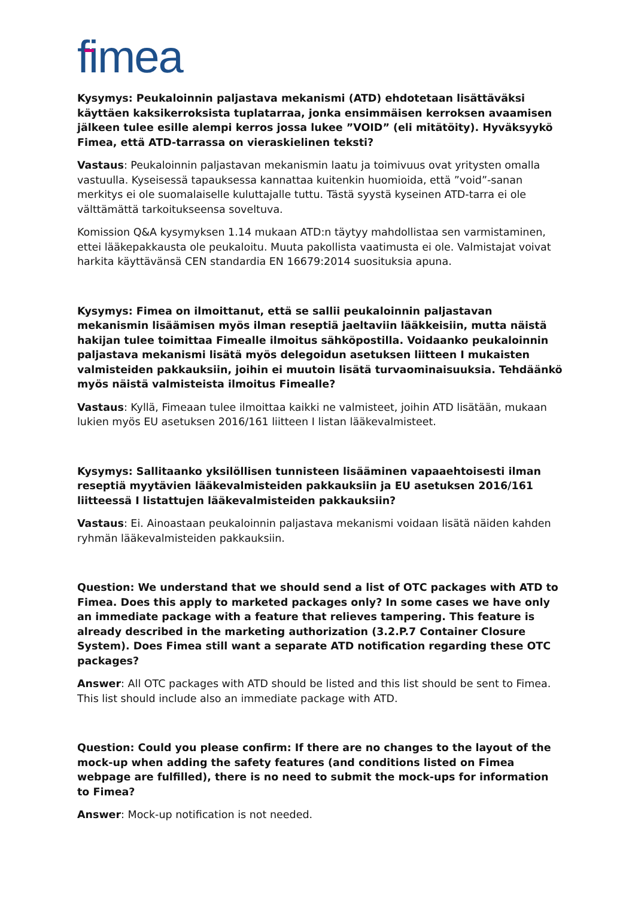fimea
Kysymys: Peukaloinnin paljastava mekanismi (ATD) ehdotetaan lisättäväksi käyttäen kaksikerroksista tuplatarraa, jonka ensimmäisen kerroksen avaamisen jälkeen tulee esille alempi kerros jossa lukee ”VOID” (eli mitätöity). Hyväksyykö Fimea, että ATD-tarrassa on vieraskielinen teksti?
Vastaus: Peukaloinnin paljastavan mekanismin laatu ja toimivuus ovat yritysten omalla vastuulla. Kyseisessä tapauksessa kannattaa kuitenkin huomioida, että ”void”-sanan merkitys ei ole suomalaiselle kuluttajalle tuttu. Tästä syystä kyseinen ATD-tarra ei ole välttämättä tarkoitukseensa soveltuva.
Komission Q&A kysymyksen 1.14 mukaan ATD:n täytyy mahdollistaa sen varmistaminen, ettei lääkepakkausta ole peukaloitu. Muuta pakollista vaatimusta ei ole. Valmistajat voivat harkita käyttävänsä CEN standardia EN 16679:2014 suosituksia apuna.
Kysymys: Fimea on ilmoittanut, että se sallii peukaloinnin paljastavan mekanismin lisäämisen myös ilman reseptiä jaeltaviin lääkkeisiin, mutta näistä hakijan tulee toimittaa Fimealle ilmoitus sähköpostilla. Voidaanko peukaloinnin paljastava mekanismi lisätä myös delegoidun asetuksen liitteen I mukaisten valmisteiden pakkauksiin, joihin ei muutoin lisätä turvaominaisuuksia. Tehdäänkö myös näistä valmisteista ilmoitus Fimealle?
Vastaus: Kyllä, Fimeaan tulee ilmoittaa kaikki ne valmisteet, joihin ATD lisätään, mukaan lukien myös EU asetuksen 2016/161 liitteen I listan lääkevalmisteet.
Kysymys: Sallitaanko yksilöllisen tunnisteen lisääminen vapaaehtoisesti ilman reseptiä myytävien lääkevalmisteiden pakkauksiin ja EU asetuksen 2016/161 liitteessä I listattujen lääkevalmisteiden pakkauksiin?
Vastaus: Ei. Ainoastaan peukaloinnin paljastava mekanismi voidaan lisätä näiden kahden ryhmän lääkevalmisteiden pakkauksiin.
Question: We understand that we should send a list of OTC packages with ATD to Fimea. Does this apply to marketed packages only? In some cases we have only an immediate package with a feature that relieves tampering. This feature is already described in the marketing authorization (3.2.P.7 Container Closure System). Does Fimea still want a separate ATD notification regarding these OTC packages?
Answer: All OTC packages with ATD should be listed and this list should be sent to Fimea. This list should include also an immediate package with ATD.
Question: Could you please confirm: If there are no changes to the layout of the mock-up when adding the safety features (and conditions listed on Fimea webpage are fulfilled), there is no need to submit the mock-ups for information to Fimea?
Answer: Mock-up notification is not needed.